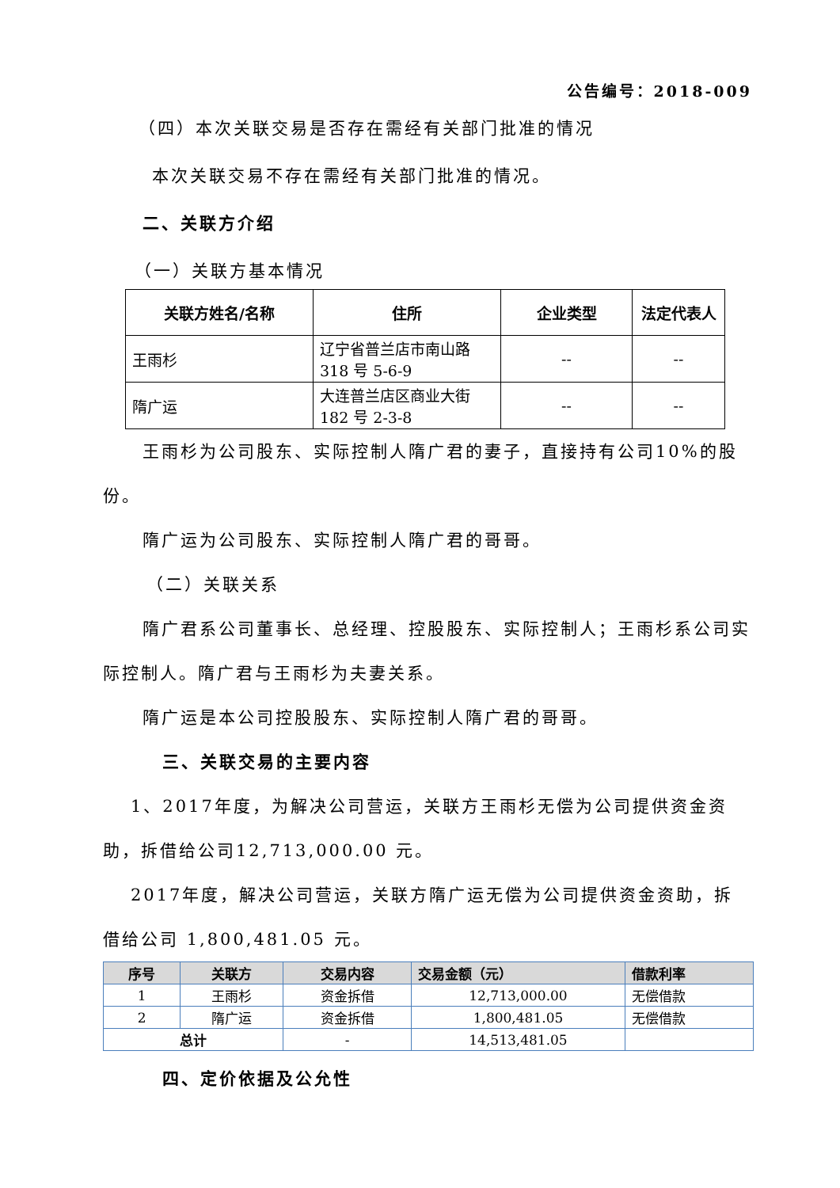公告编号：2018-009
（四）本次关联交易是否存在需经有关部门批准的情况
本次关联交易不存在需经有关部门批准的情况。
二、关联方介绍
（一）关联方基本情况
| 关联方姓名/名称 | 住所 | 企业类型 | 法定代表人 |
| --- | --- | --- | --- |
| 王雨杉 | 辽宁省普兰店市南山路318 号 5-6-9 | -- | -- |
| 隋广运 | 大连普兰店区商业大街182 号 2-3-8 | -- | -- |
王雨杉为公司股东、实际控制人隋广君的妻子，直接持有公司10%的股份。
隋广运为公司股东、实际控制人隋广君的哥哥。
（二）关联关系
隋广君系公司董事长、总经理、控股股东、实际控制人；王雨杉系公司实际控制人。隋广君与王雨杉为夫妻关系。
隋广运是本公司控股股东、实际控制人隋广君的哥哥。
三、关联交易的主要内容
1、2017年度，为解决公司营运，关联方王雨杉无偿为公司提供资金资助，拆借给公司12,713,000.00 元。
2017年度，解决公司营运，关联方隋广运无偿为公司提供资金资助，拆借给公司 1,800,481.05 元。
| 序号 | 关联方 | 交易内容 | 交易金额（元） | 借款利率 |
| --- | --- | --- | --- | --- |
| 1 | 王雨杉 | 资金拆借 | 12,713,000.00 | 无偿借款 |
| 2 | 隋广运 | 资金拆借 | 1,800,481.05 | 无偿借款 |
| 总计 | | - | 14,513,481.05 | |
四、定价依据及公允性